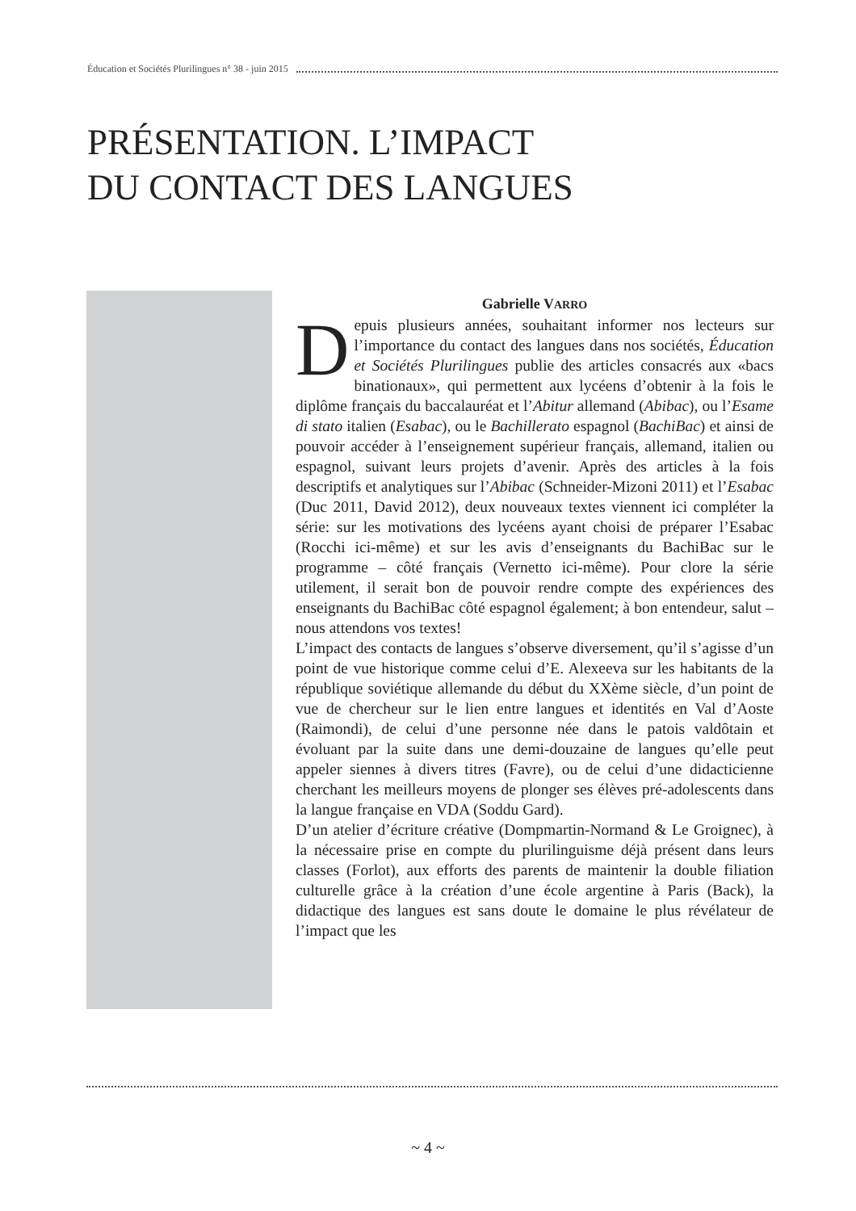Éducation et Sociétés Plurilingues n° 38 - juin 2015
PRÉSENTATION. L’IMPACT
DU CONTACT DES LANGUES
Gabrielle VARRO
Depuis plusieurs années, souhaitant informer nos lecteurs sur l’importance du contact des langues dans nos sociétés, Éducation et Sociétés Plurilingues publie des articles consacrés aux «bacs binationaux», qui permettent aux lycéens d’obtenir à la fois le diplôme français du baccalauréat et l’Abitur allemand (Abibac), ou l’Esame di stato italien (Esabac), ou le Bachillerato espagnol (BachiBac) et ainsi de pouvoir accéder à l’enseignement supérieur français, allemand, italien ou espagnol, suivant leurs projets d’avenir. Après des articles à la fois descriptifs et analytiques sur l’Abibac (Schneider-Mizoni 2011) et l’Esabac (Duc 2011, David 2012), deux nouveaux textes viennent ici compléter la série: sur les motivations des lycéens ayant choisi de préparer l’Esabac (Rocchi ici-même) et sur les avis d’enseignants du BachiBac sur le programme – côté français (Vernetto ici-même). Pour clore la série utilement, il serait bon de pouvoir rendre compte des expériences des enseignants du BachiBac côté espagnol également; à bon entendeur, salut – nous attendons vos textes!
L’impact des contacts de langues s’observe diversement, qu’il s’agisse d’un point de vue historique comme celui d’E. Alexeeva sur les habitants de la république soviétique allemande du début du XXème siècle, d’un point de vue de chercheur sur le lien entre langues et identités en Val d’Aoste (Raimondi), de celui d’une personne née dans le patois valdôtain et évoluant par la suite dans une demi-douzaine de langues qu’elle peut appeler siennes à divers titres (Favre), ou de celui d’une didacticienne cherchant les meilleurs moyens de plonger ses élèves pré-adolescents dans la langue française en VDA (Soddu Gard).
D’un atelier d’écriture créative (Dompmartin-Normand & Le Groignec), à la nécessaire prise en compte du plurilinguisme déjà présent dans leurs classes (Forlot), aux efforts des parents de maintenir la double filiation culturelle grâce à la création d’une école argentine à Paris (Back), la didactique des langues est sans doute le domaine le plus révélateur de l’impact que les
~ 4 ~